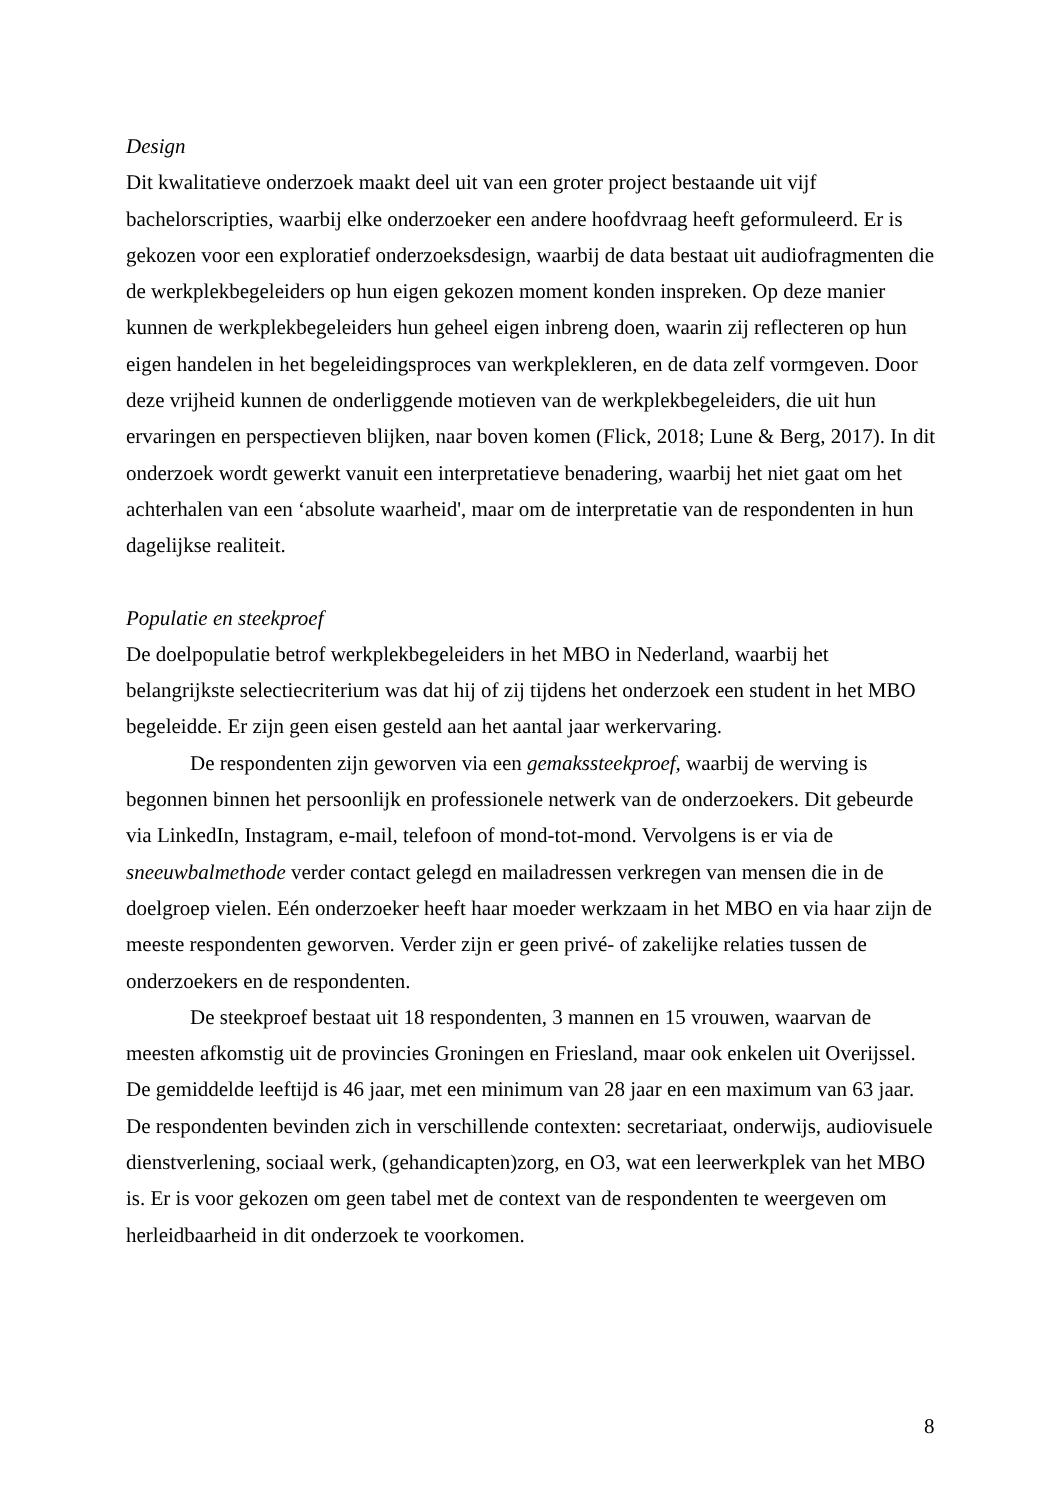Design
Dit kwalitatieve onderzoek maakt deel uit van een groter project bestaande uit vijf bachelorscripties, waarbij elke onderzoeker een andere hoofdvraag heeft geformuleerd. Er is gekozen voor een exploratief onderzoeksdesign, waarbij de data bestaat uit audiofragmenten die de werkplekbegeleiders op hun eigen gekozen moment konden inspreken. Op deze manier kunnen de werkplekbegeleiders hun geheel eigen inbreng doen, waarin zij reflecteren op hun eigen handelen in het begeleidingsproces van werkplekleren, en de data zelf vormgeven. Door deze vrijheid kunnen de onderliggende motieven van de werkplekbegeleiders, die uit hun ervaringen en perspectieven blijken, naar boven komen (Flick, 2018; Lune & Berg, 2017). In dit onderzoek wordt gewerkt vanuit een interpretatieve benadering, waarbij het niet gaat om het achterhalen van een ‘absolute waarheid', maar om de interpretatie van de respondenten in hun dagelijkse realiteit.
Populatie en steekproef
De doelpopulatie betrof werkplekbegeleiders in het MBO in Nederland, waarbij het belangrijkste selectiecriterium was dat hij of zij tijdens het onderzoek een student in het MBO begeleidde. Er zijn geen eisen gesteld aan het aantal jaar werkervaring.
De respondenten zijn geworven via een gemakssteekproef, waarbij de werving is begonnen binnen het persoonlijk en professionele netwerk van de onderzoekers. Dit gebeurde via LinkedIn, Instagram, e-mail, telefoon of mond-tot-mond. Vervolgens is er via de sneeuwbalmethode verder contact gelegd en mailadressen verkregen van mensen die in de doelgroep vielen. Eén onderzoeker heeft haar moeder werkzaam in het MBO en via haar zijn de meeste respondenten geworven. Verder zijn er geen privé- of zakelijke relaties tussen de onderzoekers en de respondenten.
De steekproef bestaat uit 18 respondenten, 3 mannen en 15 vrouwen, waarvan de meesten afkomstig uit de provincies Groningen en Friesland, maar ook enkelen uit Overijssel. De gemiddelde leeftijd is 46 jaar, met een minimum van 28 jaar en een maximum van 63 jaar. De respondenten bevinden zich in verschillende contexten: secretariaat, onderwijs, audiovisuele dienstverlening, sociaal werk, (gehandicapten)zorg, en O3, wat een leerwerkplek van het MBO is. Er is voor gekozen om geen tabel met de context van de respondenten te weergeven om herleidbaarheid in dit onderzoek te voorkomen.
8